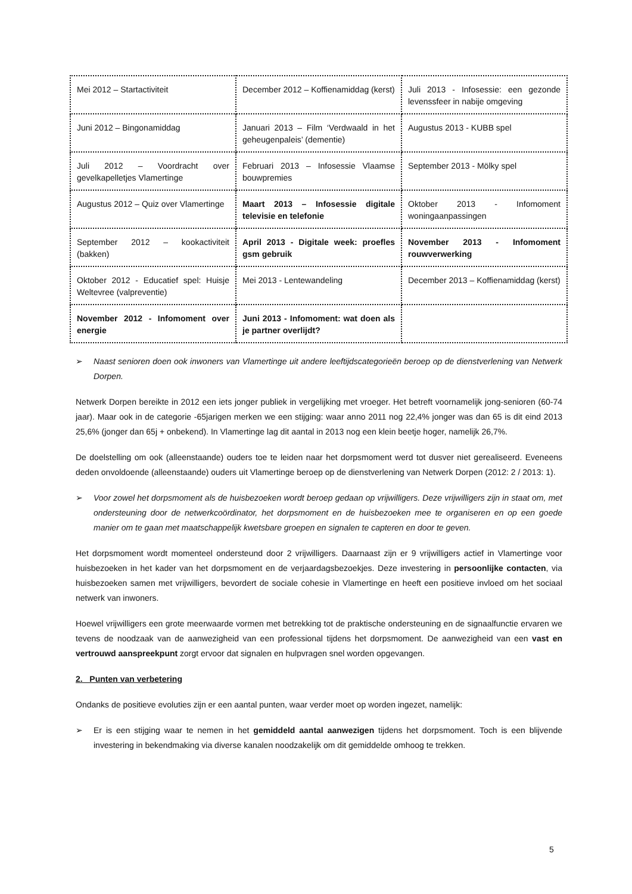| Mei 2012 – Startactiviteit | December 2012 – Koffienamiddag (kerst) | Juli 2013 - Infosessie: een gezonde levenssfeer in nabije omgeving |
| Juni 2012 – Bingonamiddag | Januari 2013 – Film ‘Verdwaald in het geheugenpaleis’ (dementie) | Augustus 2013 - KUBB spel |
| Juli 2012 – Voordracht over gevelkapelletjes Vlamertinge | Februari 2013 – Infosessie Vlaamse bouwpremies | September 2013 - Mölky spel |
| Augustus 2012 – Quiz over Vlamertinge | Maart 2013 – Infosessie digitale televisie en telefonie | Oktober 2013 - Infomoment woningaanpassingen |
| September 2012 – kookactiviteit (bakken) | April 2013 - Digitale week: proefles gsm gebruik | November 2013 - Infomoment rouwverwerking |
| Oktober 2012 - Educatief spel: Huisje Weltevree (valpreventie) | Mei 2013 - Lentewandeling | December 2013 – Koffienamiddag (kerst) |
| November 2012 - Infomoment over energie | Juni 2013 - Infomoment: wat doen als je partner overlijdt? | |
➢ Naast senioren doen ook inwoners van Vlamertinge uit andere leeftijdscategorieën beroep op de dienstverlening van Netwerk Dorpen.
Netwerk Dorpen bereikte in 2012 een iets jonger publiek in vergelijking met vroeger. Het betreft voornamelijk jong-senioren (60-74 jaar). Maar ook in de categorie -65jarigen merken we een stijging: waar anno 2011 nog 22,4% jonger was dan 65 is dit eind 2013 25,6% (jonger dan 65j + onbekend). In Vlamertinge lag dit aantal in 2013 nog een klein beetje hoger, namelijk 26,7%.
De doelstelling om ook (alleenstaande) ouders toe te leiden naar het dorpsmoment werd tot dusver niet gerealiseerd. Eveneens deden onvoldoende (alleenstaande) ouders uit Vlamertinge beroep op de dienstverlening van Netwerk Dorpen (2012: 2 / 2013: 1).
➢ Voor zowel het dorpsmoment als de huisbezoeken wordt beroep gedaan op vrijwilligers. Deze vrijwilligers zijn in staat om, met ondersteuning door de netwerkcoördinator, het dorpsmoment en de huisbezoeken mee te organiseren en op een goede manier om te gaan met maatschappelijk kwetsbare groepen en signalen te capteren en door te geven.
Het dorpsmoment wordt momenteel ondersteund door 2 vrijwilligers. Daarnaast zijn er 9 vrijwilligers actief in Vlamertinge voor huisbezoeken in het kader van het dorpsmoment en de verjaardagsbezoekjes. Deze investering in persoonlijke contacten, via huisbezoeken samen met vrijwilligers, bevordert de sociale cohesie in Vlamertinge en heeft een positieve invloed om het sociaal netwerk van inwoners.
Hoewel vrijwilligers een grote meerwaarde vormen met betrekking tot de praktische ondersteuning en de signaalfunctie ervaren we tevens de noodzaak van de aanwezigheid van een professional tijdens het dorpsmoment. De aanwezigheid van een vast en vertrouwd aanspreekpunt zorgt ervoor dat signalen en hulpvragen snel worden opgevangen.
2. Punten van verbetering
Ondanks de positieve evoluties zijn er een aantal punten, waar verder moet op worden ingezet, namelijk:
➢ Er is een stijging waar te nemen in het gemiddeld aantal aanwezigen tijdens het dorpsmoment. Toch is een blijvende investering in bekendmaking via diverse kanalen noodzakelijk om dit gemiddelde omhoog te trekken.
5